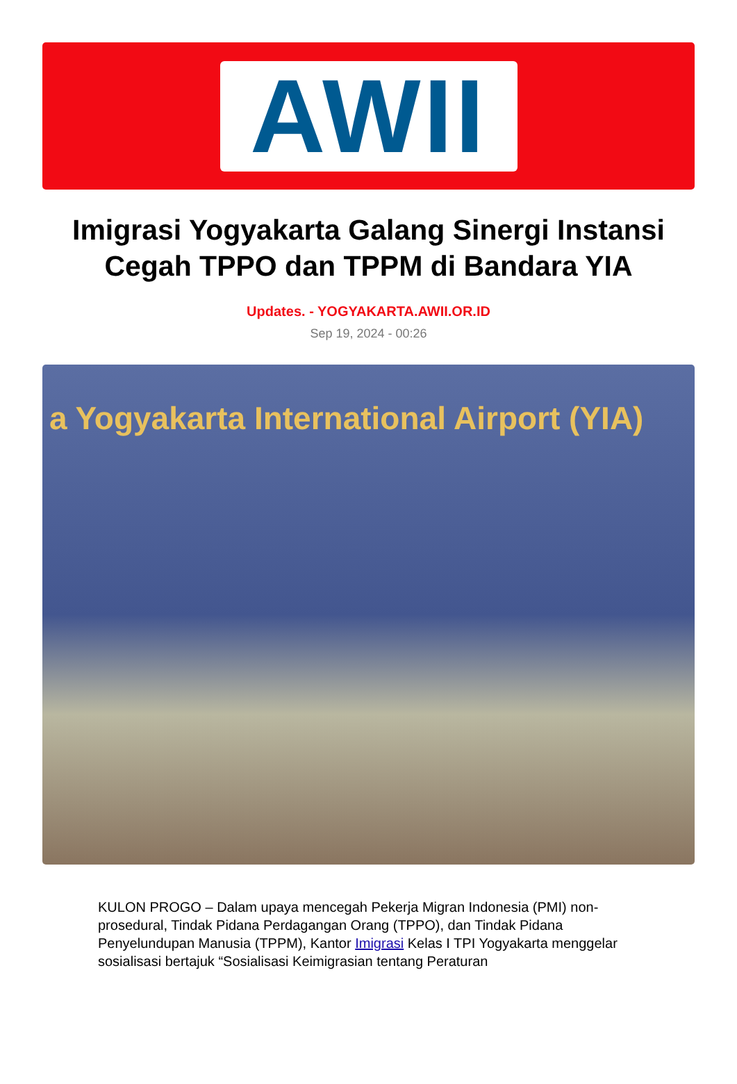AWII
Imigrasi Yogyakarta Galang Sinergi Instansi Cegah TPPO dan TPPM di Bandara YIA
Updates. - YOGYAKARTA.AWII.OR.ID
Sep 19, 2024 - 00:26
a Yogyakarta International Airport (YIA)
KULON PROGO – Dalam upaya mencegah Pekerja Migran Indonesia (PMI) non-prosedural, Tindak Pidana Perdagangan Orang (TPPO), dan Tindak Pidana Penyelundupan Manusia (TPPM), Kantor Imigrasi Kelas I TPI Yogyakarta menggelar sosialisasi bertajuk “Sosialisasi Keimigrasian tentang Peraturan